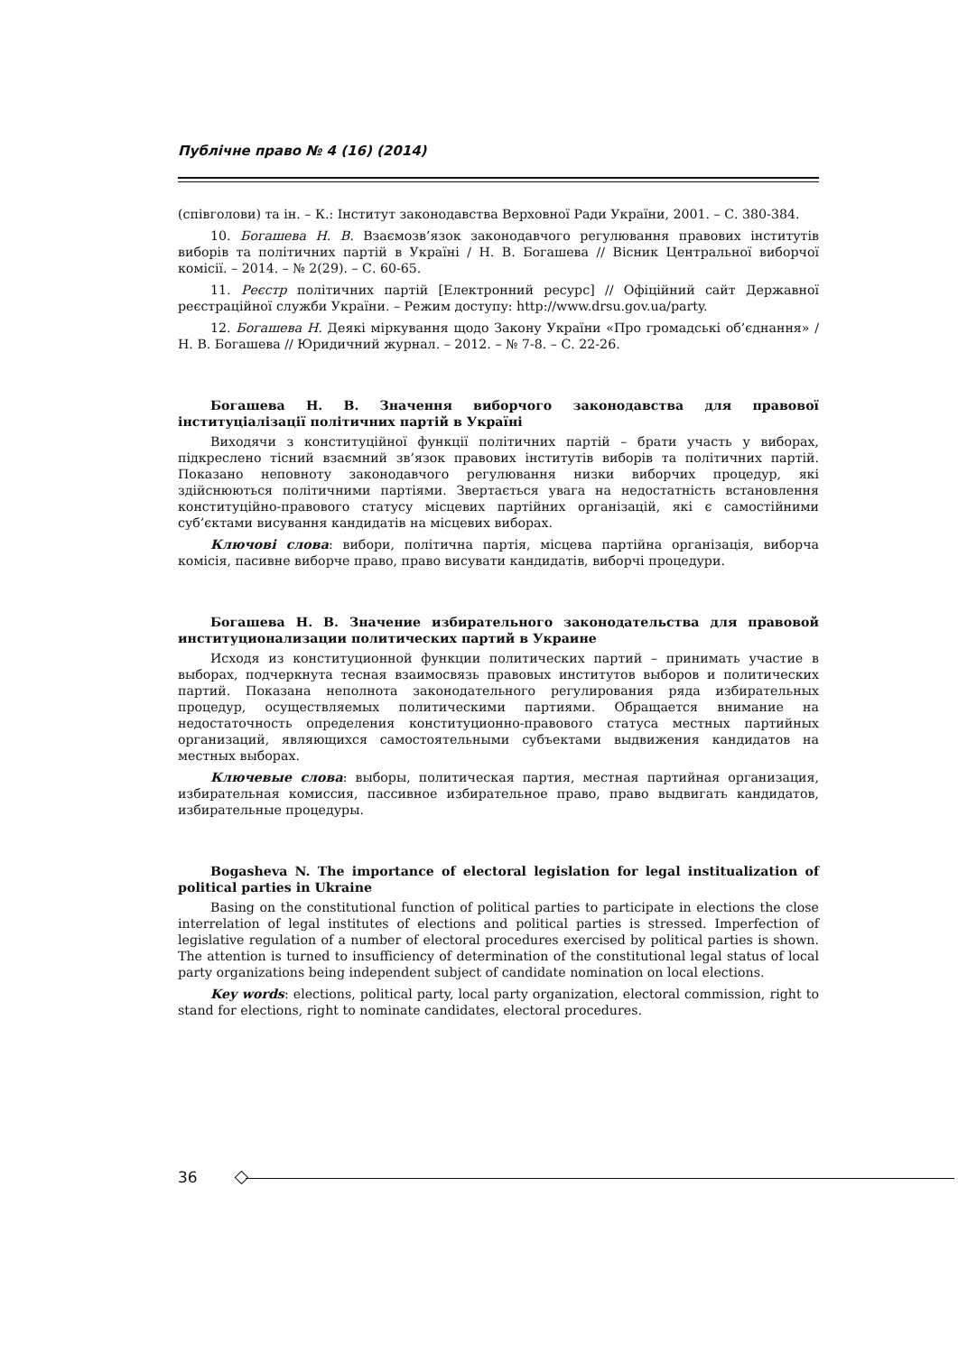Публічне право № 4 (16) (2014)
(співголови) та ін. – К.: Інститут законодавства Верховної Ради України, 2001. – С. 380-384.
10. Богашева Н. В. Взаємозв’язок законодавчого регулювання правових інститутів виборів та політичних партій в Україні / Н. В. Богашева // Вісник Центральної виборчої комісії. – 2014. – № 2(29). – С. 60-65.
11. Реєстр політичних партій [Електронний ресурс] // Офіційний сайт Державної реєстраційної служби України. – Режим доступу: http://www.drsu.gov.ua/party.
12. Богашева Н. Деякі міркування щодо Закону України «Про громадські об’єднання» / Н. В. Богашева // Юридичний журнал. – 2012. – № 7-8. – С. 22-26.
Богашева Н. В. Значення виборчого законодавства для правової інституціалізації політичних партій в Україні
Виходячи з конституційної функції політичних партій – брати участь у виборах, підкреслено тісний взаємний зв’язок правових інститутів виборів та політичних партій. Показано неповноту законодавчого регулювання низки виборчих процедур, які здійснюються політичними партіями. Звертається увага на недостатність встановлення конституційно-правового статусу місцевих партійних організацій, які є самостійними суб’єктами висування кандидатів на місцевих виборах.
Ключові слова: вибори, політична партія, місцева партійна організація, виборча комісія, пасивне виборче право, право висувати кандидатів, виборчі процедури.
Богашева Н. В. Значение избирательного законодательства для правовой институционализации политических партий в Украине
Исходя из конституционной функции политических партий – принимать участие в выборах, подчеркнута тесная взаимосвязь правовых институтов выборов и политических партий. Показана неполнота законодательного регулирования ряда избирательных процедур, осуществляемых политическими партиями. Обращается внимание на недостаточность определения конституционно-правового статуса местных партийных организаций, являющихся самостоятельными субъектами выдвижения кандидатов на местных выборах.
Ключевые слова: выборы, политическая партия, местная партийная организация, избирательная комиссия, пассивное избирательное право, право выдвигать кандидатов, избирательные процедуры.
Bogasheva N. The importance of electoral legislation for legal institualization of political parties in Ukraine
Basing on the constitutional function of political parties to participate in elections the close interrelation of legal institutes of elections and political parties is stressed. Imperfection of legislative regulation of a number of electoral procedures exercised by political parties is shown. The attention is turned to insufficiency of determination of the constitutional legal status of local party organizations being independent subject of candidate nomination on local elections.
Key words: elections, political party, local party organization, electoral commission, right to stand for elections, right to nominate candidates, electoral procedures.
36